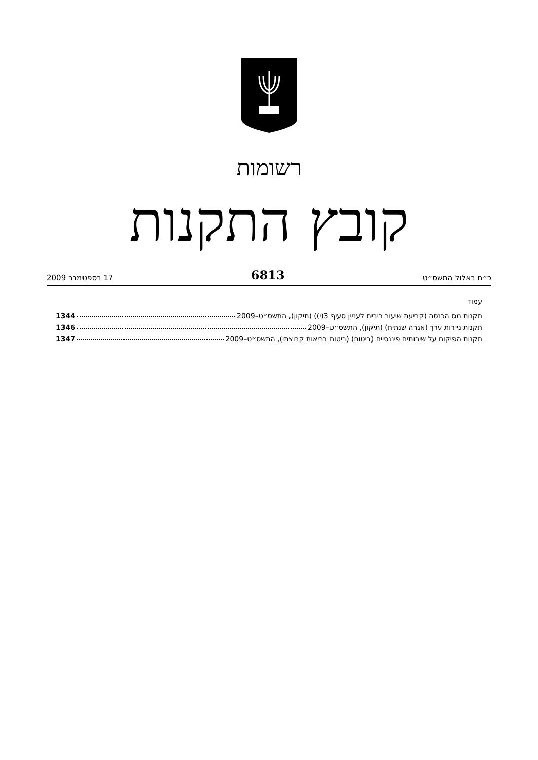רשומות
קובץ התקנות
כ״ח באלול התשס״ט 6813 17 בספטמבר 2009
עמוד
תקנות מס הכנסה (קביעת שיעור ריבית לעניין סעיף 3(י)) (תיקון), התשס״ט–2009 1344
תקנות ניירות ערך (אגרה שנתית) (תיקון), התשס״ט–2009 1346
תקנות הפיקוח על שירותים פיננסיים (ביטוח) (ביטוח בריאות קבוצתי), התשס״ט–2009 1347